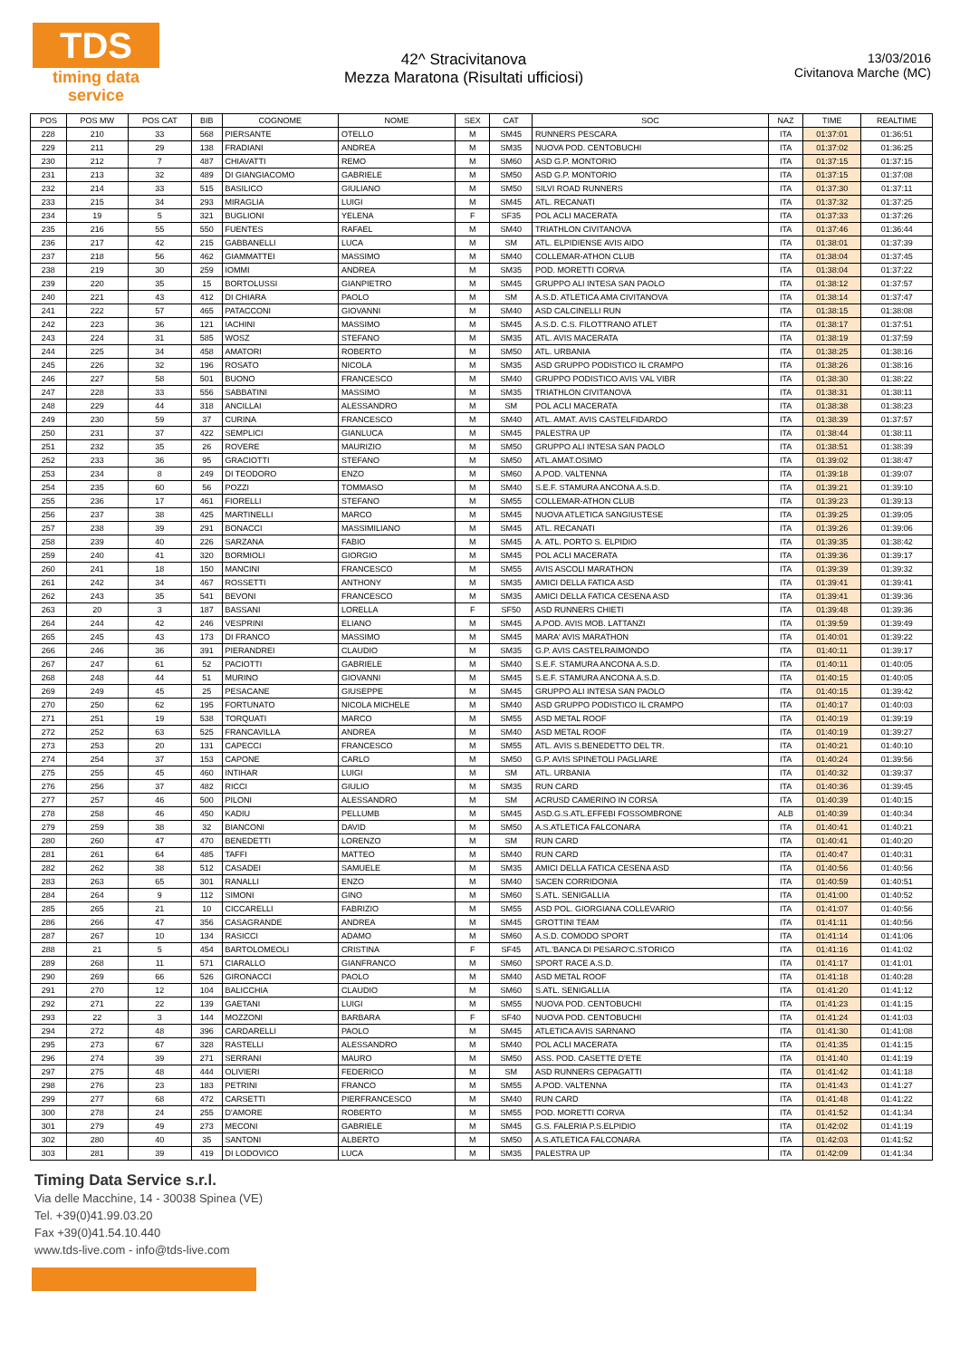TDS
timing data service
42^ Stracivitanova
Mezza Maratona (Risultati ufficiosi)
13/03/2016
Civitanova Marche (MC)
| POS | POS MW | POS CAT | BIB | COGNOME | NOME | SEX | CAT | SOC | NAZ | TIME | REALTIME |
| --- | --- | --- | --- | --- | --- | --- | --- | --- | --- | --- | --- |
| 228 | 210 | 33 | 568 | PIERSANTE | OTELLO | M | SM45 | RUNNERS PESCARA | ITA | 01:37:01 | 01:36:51 |
| 229 | 211 | 29 | 138 | FRADIANI | ANDREA | M | SM35 | NUOVA POD. CENTOBUCHI | ITA | 01:37:02 | 01:36:25 |
| 230 | 212 | 7 | 487 | CHIAVATTI | REMO | M | SM60 | ASD G.P. MONTORIO | ITA | 01:37:15 | 01:37:15 |
| 231 | 213 | 32 | 489 | DI GIANGIACOMO | GABRIELE | M | SM50 | ASD G.P. MONTORIO | ITA | 01:37:15 | 01:37:08 |
| 232 | 214 | 33 | 515 | BASILICO | GIULIANO | M | SM50 | SILVI ROAD RUNNERS | ITA | 01:37:30 | 01:37:11 |
| 233 | 215 | 34 | 293 | MIRAGLIA | LUIGI | M | SM45 | ATL. RECANATI | ITA | 01:37:32 | 01:37:25 |
| 234 | 19 | 5 | 321 | BUGLIONI | YELENA | F | SF35 | POL ACLI MACERATA | ITA | 01:37:33 | 01:37:26 |
| 235 | 216 | 55 | 550 | FUENTES | RAFAEL | M | SM40 | TRIATHLON CIVITANOVA | ITA | 01:37:46 | 01:36:44 |
| 236 | 217 | 42 | 215 | GABBANELLI | LUCA | M | SM | ATL. ELPIDIENSE AVIS AIDO | ITA | 01:38:01 | 01:37:39 |
| 237 | 218 | 56 | 462 | GIAMMATTEI | MASSIMO | M | SM40 | COLLEMAR-ATHON CLUB | ITA | 01:38:04 | 01:37:45 |
| 238 | 219 | 30 | 259 | IOMMI | ANDREA | M | SM35 | POD. MORETTI CORVA | ITA | 01:38:04 | 01:37:22 |
| 239 | 220 | 35 | 15 | BORTOLUSSI | GIANPIETRO | M | SM45 | GRUPPO ALI INTESA SAN PAOLO | ITA | 01:38:12 | 01:37:57 |
| 240 | 221 | 43 | 412 | DI CHIARA | PAOLO | M | SM | A.S.D. ATLETICA AMA CIVITANOVA | ITA | 01:38:14 | 01:37:47 |
| 241 | 222 | 57 | 465 | PATACCONI | GIOVANNI | M | SM40 | ASD CALCINELLI RUN | ITA | 01:38:15 | 01:38:08 |
| 242 | 223 | 36 | 121 | IACHINI | MASSIMO | M | SM45 | A.S.D. C.S. FILOTTRANO ATLET | ITA | 01:38:17 | 01:37:51 |
| 243 | 224 | 31 | 585 | WOSZ | STEFANO | M | SM35 | ATL. AVIS MACERATA | ITA | 01:38:19 | 01:37:59 |
| 244 | 225 | 34 | 458 | AMATORI | ROBERTO | M | SM50 | ATL. URBANIA | ITA | 01:38:25 | 01:38:16 |
| 245 | 226 | 32 | 196 | ROSATO | NICOLA | M | SM35 | ASD GRUPPO PODISTICO IL CRAMPO | ITA | 01:38:26 | 01:38:16 |
| 246 | 227 | 58 | 501 | BUONO | FRANCESCO | M | SM40 | GRUPPO PODISTICO AVIS VAL VIBR | ITA | 01:38:30 | 01:38:22 |
| 247 | 228 | 33 | 556 | SABBATINI | MASSIMO | M | SM35 | TRIATHLON CIVITANOVA | ITA | 01:38:31 | 01:38:11 |
| 248 | 229 | 44 | 318 | ANCILLAI | ALESSANDRO | M | SM | POL ACLI MACERATA | ITA | 01:38:38 | 01:38:23 |
| 249 | 230 | 59 | 37 | CURINA | FRANCESCO | M | SM40 | ATL. AMAT. AVIS CASTELFIDARDO | ITA | 01:38:39 | 01:37:57 |
| 250 | 231 | 37 | 422 | SEMPLICI | GIANLUCA | M | SM45 | PALESTRA UP | ITA | 01:38:44 | 01:38:11 |
| 251 | 232 | 35 | 26 | ROVERE | MAURIZIO | M | SM50 | GRUPPO ALI INTESA SAN PAOLO | ITA | 01:38:51 | 01:38:39 |
| 252 | 233 | 36 | 95 | GRACIOTTI | STEFANO | M | SM50 | ATL.AMAT.OSIMO | ITA | 01:39:02 | 01:38:47 |
| 253 | 234 | 8 | 249 | DI TEODORO | ENZO | M | SM60 | A.POD. VALTENNA | ITA | 01:39:18 | 01:39:07 |
| 254 | 235 | 60 | 56 | POZZI | TOMMASO | M | SM40 | S.E.F. STAMURA ANCONA A.S.D. | ITA | 01:39:21 | 01:39:10 |
| 255 | 236 | 17 | 461 | FIORELLI | STEFANO | M | SM55 | COLLEMAR-ATHON CLUB | ITA | 01:39:23 | 01:39:13 |
| 256 | 237 | 38 | 425 | MARTINELLI | MARCO | M | SM45 | NUOVA ATLETICA SANGIUSTESE | ITA | 01:39:25 | 01:39:05 |
| 257 | 238 | 39 | 291 | BONACCI | MASSIMILIANO | M | SM45 | ATL. RECANATI | ITA | 01:39:26 | 01:39:06 |
| 258 | 239 | 40 | 226 | SARZANA | FABIO | M | SM45 | A. ATL. PORTO S. ELPIDIO | ITA | 01:39:35 | 01:38:42 |
| 259 | 240 | 41 | 320 | BORMIOLI | GIORGIO | M | SM45 | POL ACLI MACERATA | ITA | 01:39:36 | 01:39:17 |
| 260 | 241 | 18 | 150 | MANCINI | FRANCESCO | M | SM55 | AVIS ASCOLI MARATHON | ITA | 01:39:39 | 01:39:32 |
| 261 | 242 | 34 | 467 | ROSSETTI | ANTHONY | M | SM35 | AMICI DELLA FATICA ASD | ITA | 01:39:41 | 01:39:41 |
| 262 | 243 | 35 | 541 | BEVONI | FRANCESCO | M | SM35 | AMICI DELLA FATICA CESENA ASD | ITA | 01:39:41 | 01:39:36 |
| 263 | 20 | 3 | 187 | BASSANI | LORELLA | F | SF50 | ASD RUNNERS CHIETI | ITA | 01:39:48 | 01:39:36 |
| 264 | 244 | 42 | 246 | VESPRINI | ELIANO | M | SM45 | A.POD. AVIS MOB. LATTANZI | ITA | 01:39:59 | 01:39:49 |
| 265 | 245 | 43 | 173 | DI FRANCO | MASSIMO | M | SM45 | MARA' AVIS MARATHON | ITA | 01:40:01 | 01:39:22 |
| 266 | 246 | 36 | 391 | PIERANDREI | CLAUDIO | M | SM35 | G.P. AVIS CASTELRAIMONDO | ITA | 01:40:11 | 01:39:17 |
| 267 | 247 | 61 | 52 | PACIOTTI | GABRIELE | M | SM40 | S.E.F. STAMURA ANCONA A.S.D. | ITA | 01:40:11 | 01:40:05 |
| 268 | 248 | 44 | 51 | MURINO | GIOVANNI | M | SM45 | S.E.F. STAMURA ANCONA A.S.D. | ITA | 01:40:15 | 01:40:05 |
| 269 | 249 | 45 | 25 | PESACANE | GIUSEPPE | M | SM45 | GRUPPO ALI INTESA SAN PAOLO | ITA | 01:40:15 | 01:39:42 |
| 270 | 250 | 62 | 195 | FORTUNATO | NICOLA MICHELE | M | SM40 | ASD GRUPPO PODISTICO IL CRAMPO | ITA | 01:40:17 | 01:40:03 |
| 271 | 251 | 19 | 538 | TORQUATI | MARCO | M | SM55 | ASD METAL ROOF | ITA | 01:40:19 | 01:39:19 |
| 272 | 252 | 63 | 525 | FRANCAVILLA | ANDREA | M | SM40 | ASD METAL ROOF | ITA | 01:40:19 | 01:39:27 |
| 273 | 253 | 20 | 131 | CAPECCI | FRANCESCO | M | SM55 | ATL. AVIS S.BENEDETTO DEL TR. | ITA | 01:40:21 | 01:40:10 |
| 274 | 254 | 37 | 153 | CAPONE | CARLO | M | SM50 | G.P. AVIS SPINETOLI PAGLIARE | ITA | 01:40:24 | 01:39:56 |
| 275 | 255 | 45 | 460 | INTIHAR | LUIGI | M | SM | ATL. URBANIA | ITA | 01:40:32 | 01:39:37 |
| 276 | 256 | 37 | 482 | RICCI | GIULIO | M | SM35 | RUN CARD | ITA | 01:40:36 | 01:39:45 |
| 277 | 257 | 46 | 500 | PILONI | ALESSANDRO | M | SM | ACRUSD CAMERINO IN CORSA | ITA | 01:40:39 | 01:40:15 |
| 278 | 258 | 46 | 450 | KADIU | PELLUMB | M | SM45 | ASD.G.S.ATL.EFFEBI FOSSOMBRONE | ALB | 01:40:39 | 01:40:34 |
| 279 | 259 | 38 | 32 | BIANCONI | DAVID | M | SM50 | A.S.ATLETICA FALCONARA | ITA | 01:40:41 | 01:40:21 |
| 280 | 260 | 47 | 470 | BENEDETTI | LORENZO | M | SM | RUN CARD | ITA | 01:40:41 | 01:40:20 |
| 281 | 261 | 64 | 485 | TAFFI | MATTEO | M | SM40 | RUN CARD | ITA | 01:40:47 | 01:40:31 |
| 282 | 262 | 38 | 512 | CASADEI | SAMUELE | M | SM35 | AMICI DELLA FATICA CESENA ASD | ITA | 01:40:56 | 01:40:56 |
| 283 | 263 | 65 | 301 | RANALLI | ENZO | M | SM40 | SACEN CORRIDONIA | ITA | 01:40:59 | 01:40:51 |
| 284 | 264 | 9 | 112 | SIMONI | GINO | M | SM60 | S.ATL. SENIGALLIA | ITA | 01:41:00 | 01:40:52 |
| 285 | 265 | 21 | 10 | CICCARELLI | FABRIZIO | M | SM55 | ASD POL. GIORGIANA COLLEVARIO | ITA | 01:41:07 | 01:40:56 |
| 286 | 266 | 47 | 356 | CASAGRANDE | ANDREA | M | SM45 | GROTTINI TEAM | ITA | 01:41:11 | 01:40:56 |
| 287 | 267 | 10 | 134 | RASICCI | ADAMO | M | SM60 | A.S.D. COMODO SPORT | ITA | 01:41:14 | 01:41:06 |
| 288 | 21 | 5 | 454 | BARTOLOMEOLI | CRISTINA | F | SF45 | ATL.'BANCA DI PESARO'C.STORICO | ITA | 01:41:16 | 01:41:02 |
| 289 | 268 | 11 | 571 | CIARALLO | GIANFRANCO | M | SM60 | SPORT RACE A.S.D. | ITA | 01:41:17 | 01:41:01 |
| 290 | 269 | 66 | 526 | GIRONACCI | PAOLO | M | SM40 | ASD METAL ROOF | ITA | 01:41:18 | 01:40:28 |
| 291 | 270 | 12 | 104 | BALICCHIA | CLAUDIO | M | SM60 | S.ATL. SENIGALLIA | ITA | 01:41:20 | 01:41:12 |
| 292 | 271 | 22 | 139 | GAETANI | LUIGI | M | SM55 | NUOVA POD. CENTOBUCHI | ITA | 01:41:23 | 01:41:15 |
| 293 | 22 | 3 | 144 | MOZZONI | BARBARA | F | SF40 | NUOVA POD. CENTOBUCHI | ITA | 01:41:24 | 01:41:03 |
| 294 | 272 | 48 | 396 | CARDARELLI | PAOLO | M | SM45 | ATLETICA AVIS SARNANO | ITA | 01:41:30 | 01:41:08 |
| 295 | 273 | 67 | 328 | RASTELLI | ALESSANDRO | M | SM40 | POL ACLI MACERATA | ITA | 01:41:35 | 01:41:15 |
| 296 | 274 | 39 | 271 | SERRANI | MAURO | M | SM50 | ASS. POD. CASETTE D'ETE | ITA | 01:41:40 | 01:41:19 |
| 297 | 275 | 48 | 444 | OLIVIERI | FEDERICO | M | SM | ASD RUNNERS CEPAGATTI | ITA | 01:41:42 | 01:41:18 |
| 298 | 276 | 23 | 183 | PETRINI | FRANCO | M | SM55 | A.POD. VALTENNA | ITA | 01:41:43 | 01:41:27 |
| 299 | 277 | 68 | 472 | CARSETTI | PIERFRANCESCO | M | SM40 | RUN CARD | ITA | 01:41:48 | 01:41:22 |
| 300 | 278 | 24 | 255 | D'AMORE | ROBERTO | M | SM55 | POD. MORETTI CORVA | ITA | 01:41:52 | 01:41:34 |
| 301 | 279 | 49 | 273 | MECONI | GABRIELE | M | SM45 | G.S. FALERIA P.S.ELPIDIO | ITA | 01:42:02 | 01:41:19 |
| 302 | 280 | 40 | 35 | SANTONI | ALBERTO | M | SM50 | A.S.ATLETICA FALCONARA | ITA | 01:42:03 | 01:41:52 |
| 303 | 281 | 39 | 419 | DI LODOVICO | LUCA | M | SM35 | PALESTRA UP | ITA | 01:42:09 | 01:41:34 |
Timing Data Service s.r.l.
Via delle Macchine, 14 - 30038 Spinea (VE)
Tel. +39(0)41.99.03.20
Fax +39(0)41.54.10.440
www.tds-live.com - info@tds-live.com